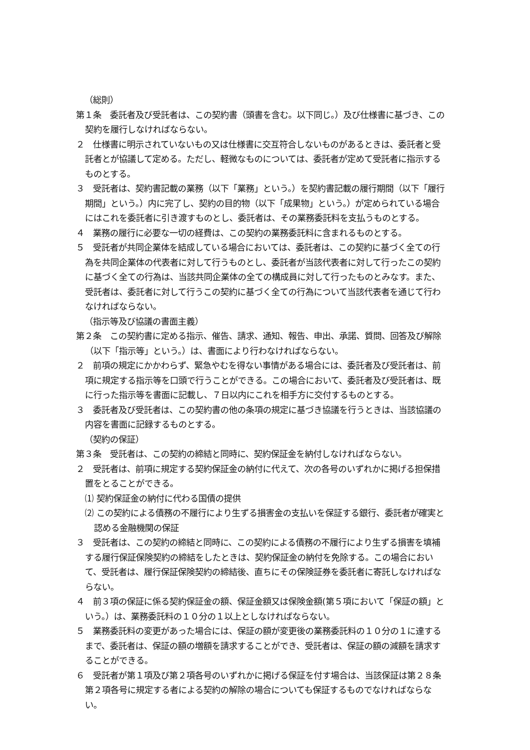（総則）
第１条　委託者及び受託者は、この契約書（頭書を含む。以下同じ。）及び仕様書に基づき、この契約を履行しなければならない。
２　仕様書に明示されていないもの又は仕様書に交互符合しないものがあるときは、委託者と受託者とが協議して定める。ただし、軽微なものについては、委託者が定めて受託者に指示するものとする。
３　受託者は、契約書記載の業務（以下「業務」という。）を契約書記載の履行期間（以下「履行期間」という。）内に完了し、契約の目的物（以下「成果物」という。）が定められている場合にはこれを委託者に引き渡すものとし、委託者は、その業務委託料を支払うものとする。
４　業務の履行に必要な一切の経費は、この契約の業務委託料に含まれるものとする。
５　受託者が共同企業体を結成している場合においては、委託者は、この契約に基づく全ての行為を共同企業体の代表者に対して行うものとし、委託者が当該代表者に対して行ったこの契約に基づく全ての行為は、当該共同企業体の全ての構成員に対して行ったものとみなす。また、受託者は、委託者に対して行うこの契約に基づく全ての行為について当該代表者を通じて行わなければならない。
（指示等及び協議の書面主義）
第２条　この契約書に定める指示、催告、請求、通知、報告、申出、承諾、質問、回答及び解除（以下「指示等」という。）は、書面により行わなければならない。
２　前項の規定にかかわらず、緊急やむを得ない事情がある場合には、委託者及び受託者は、前項に規定する指示等を口頭で行うことができる。この場合において、委託者及び受託者は、既に行った指示等を書面に記載し、７日以内にこれを相手方に交付するものとする。
３　委託者及び受託者は、この契約書の他の条項の規定に基づき協議を行うときは、当該協議の内容を書面に記録するものとする。
（契約の保証）
第３条　受託者は、この契約の締結と同時に、契約保証金を納付しなければならない。
２　受託者は、前項に規定する契約保証金の納付に代えて、次の各号のいずれかに掲げる担保措置をとることができる。
⑴ 契約保証金の納付に代わる国債の提供
⑵ この契約による債務の不履行により生ずる損害金の支払いを保証する銀行、委託者が確実と認める金融機関の保証
３　受託者は、この契約の締結と同時に、この契約による債務の不履行により生ずる損害を填補する履行保証保険契約の締結をしたときは、契約保証金の納付を免除する。この場合において、受託者は、履行保証保険契約の締結後、直ちにその保険証券を委託者に寄託しなければならない。
４　前３項の保証に係る契約保証金の額、保証金額又は保険金額(第５項において「保証の額」という。）は、業務委託料の１０分の１以上としなければならない。
５　業務委託料の変更があった場合には、保証の額が変更後の業務委託料の１０分の１に達するまで、委託者は、保証の額の増額を請求することができ、受託者は、保証の額の減額を請求することができる。
６　受託者が第１項及び第２項各号のいずれかに掲げる保証を付す場合は、当該保証は第２８条第２項各号に規定する者による契約の解除の場合についても保証するものでなければならない。